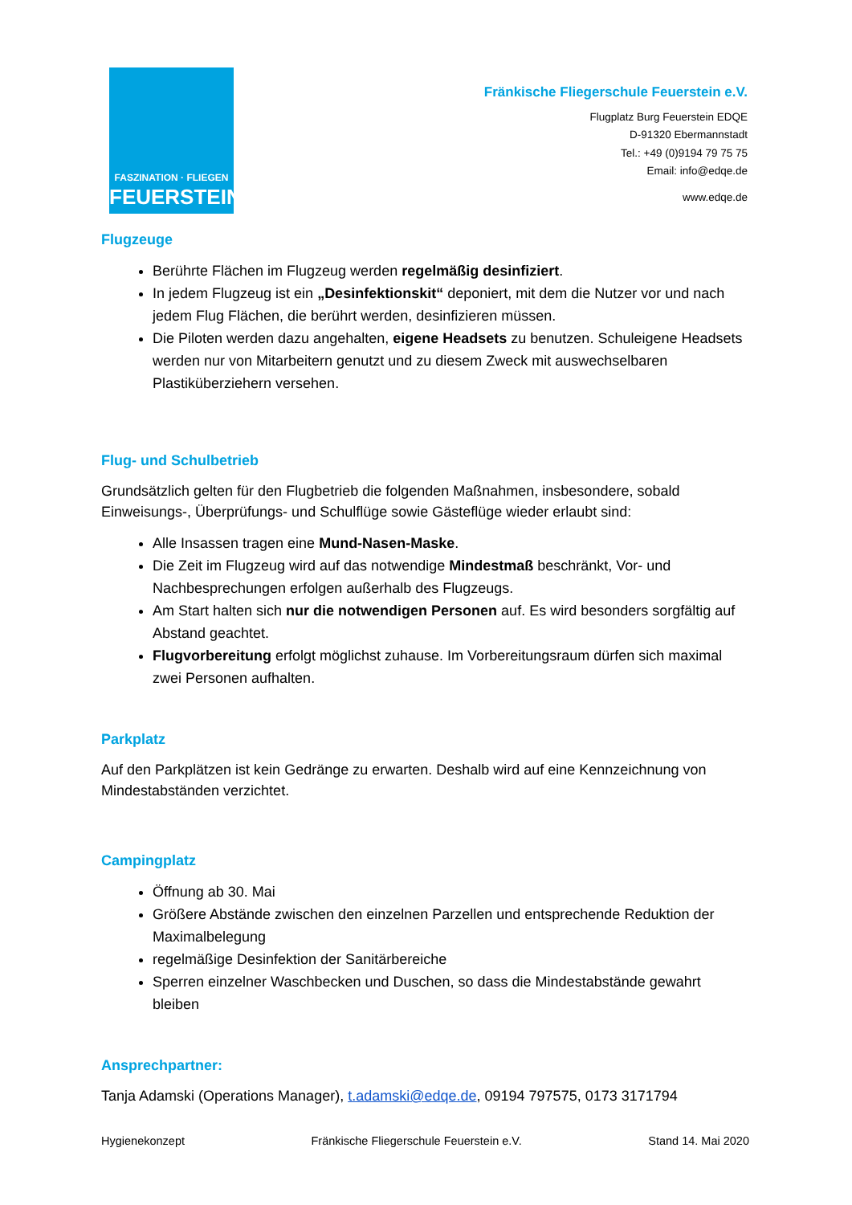FASZINATION · FLIEGEN
FEUERSTEIN
Fränkische Fliegerschule Feuerstein e.V.
Flugplatz Burg Feuerstein EDQE
D-91320 Ebermannstadt
Tel.: +49 (0)9194 79 75 75
Email: info@edqe.de
www.edqe.de
Flugzeuge
Berührte Flächen im Flugzeug werden regelmäßig desinfiziert.
In jedem Flugzeug ist ein „Desinfektionskit“ deponiert, mit dem die Nutzer vor und nach jedem Flug Flächen, die berührt werden, desinfizieren müssen.
Die Piloten werden dazu angehalten, eigene Headsets zu benutzen. Schuleigene Headsets werden nur von Mitarbeitern genutzt und zu diesem Zweck mit auswechselbaren Plastiküberziehern versehen.
Flug- und Schulbetrieb
Grundsätzlich gelten für den Flugbetrieb die folgenden Maßnahmen, insbesondere, sobald Einweisungs-, Überprüfungs- und Schulflüge sowie Gästeflüge wieder erlaubt sind:
Alle Insassen tragen eine Mund-Nasen-Maske.
Die Zeit im Flugzeug wird auf das notwendige Mindestmaß beschränkt, Vor- und Nachbesprechungen erfolgen außerhalb des Flugzeugs.
Am Start halten sich nur die notwendigen Personen auf. Es wird besonders sorgfältig auf Abstand geachtet.
Flugvorbereitung erfolgt möglichst zuhause. Im Vorbereitungsraum dürfen sich maximal zwei Personen aufhalten.
Parkplatz
Auf den Parkplätzen ist kein Gedränge zu erwarten. Deshalb wird auf eine Kennzeichnung von Mindestabständen verzichtet.
Campingplatz
Öffnung ab 30. Mai
Größere Abstände zwischen den einzelnen Parzellen und entsprechende Reduktion der Maximalbelegung
regelmäßige Desinfektion der Sanitärbereiche
Sperren einzelner Waschbecken und Duschen, so dass die Mindestabstände gewahrt bleiben
Ansprechpartner:
Tanja Adamski (Operations Manager), t.adamski@edqe.de, 09194 797575, 0173 3171794
Hygienekonzept Fränkische Fliegerschule Feuerstein e.V. Stand 14. Mai 2020